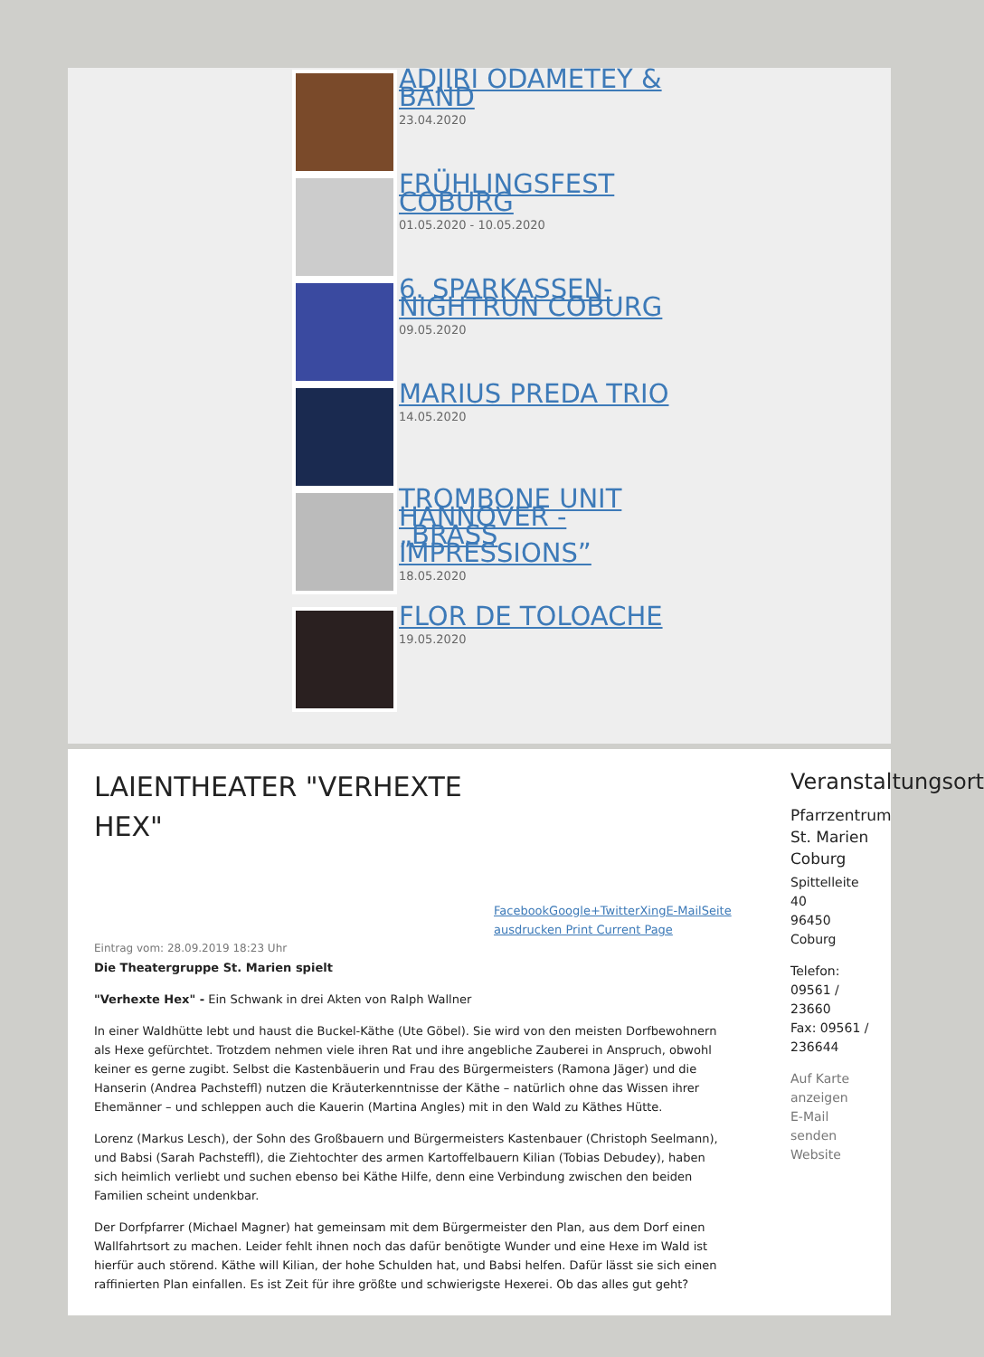ADJIRI ODAMETEY & BAND
23.04.2020
FRÜHLINGSFEST COBURG
01.05.2020 - 10.05.2020
6. SPARKASSEN-NIGHTRUN COBURG
09.05.2020
MARIUS PREDA TRIO
14.05.2020
TROMBONE UNIT HANNOVER - „BRASS IMPRESSIONS”
18.05.2020
FLOR DE TOLOACHE
19.05.2020
LAIENTHEATER "VERHEXTE HEX"
FacebookGoogle+TwitterXingE-MailSeite ausdrucken Print Current Page
Eintrag vom: 28.09.2019 18:23 Uhr
Die Theatergruppe St. Marien spielt
"Verhexte Hex" - Ein Schwank in drei Akten von Ralph Wallner
In einer Waldhütte lebt und haust die Buckel-Käthe (Ute Göbel). Sie wird von den meisten Dorfbewohnern als Hexe gefürchtet. Trotzdem nehmen viele ihren Rat und ihre angebliche Zauberei in Anspruch, obwohl keiner es gerne zugibt. Selbst die Kastenbäuerin und Frau des Bürgermeisters (Ramona Jäger) und die Hanserin (Andrea Pachsteffl) nutzen die Kräuterkenntnisse der Käthe – natürlich ohne das Wissen ihrer Ehemänner – und schleppen auch die Kauerin (Martina Angles) mit in den Wald zu Käthes Hütte.
Lorenz (Markus Lesch), der Sohn des Großbauern und Bürgermeisters Kastenbauer (Christoph Seelmann), und Babsi (Sarah Pachsteffl), die Ziehtochter des armen Kartoffelbauern Kilian (Tobias Debudey), haben sich heimlich verliebt und suchen ebenso bei Käthe Hilfe, denn eine Verbindung zwischen den beiden Familien scheint undenkbar.
Der Dorfpfarrer (Michael Magner) hat gemeinsam mit dem Bürgermeister den Plan, aus dem Dorf einen Wallfahrtsort zu machen. Leider fehlt ihnen noch das dafür benötigte Wunder und eine Hexe im Wald ist hierfür auch störend. Käthe will Kilian, der hohe Schulden hat, und Babsi helfen. Dafür lässt sie sich einen raffinierten Plan einfallen. Es ist Zeit für ihre größte und schwierigste Hexerei. Ob das alles gut geht?
Veranstaltungsort
Pfarrzentrum St. Marien Coburg
Spittelleite 40
96450 Coburg
Telefon: 09561 / 23660
Fax: 09561 / 236644
Auf Karte anzeigen
E-Mail senden
Website